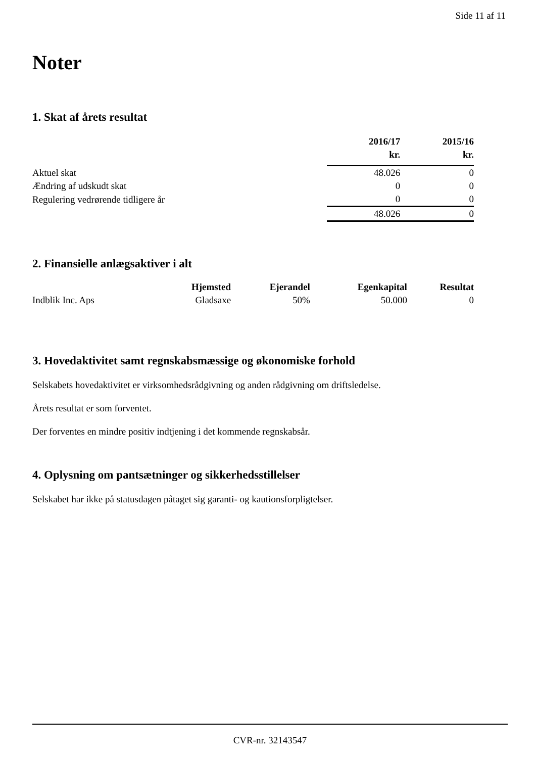Side 11 af 11
Noter
1. Skat af årets resultat
| | 2016/17 | 2015/16 |
| --- | --- | --- |
| | kr. | kr. |
| Aktuel skat | 48.026 | 0 |
| Ændring af udskudt skat | 0 | 0 |
| Regulering vedrørende tidligere år | 0 | 0 |
| | 48.026 | 0 |
2. Finansielle anlægsaktiver i alt
| | Hjemsted | Ejerandel | Egenkapital | Resultat |
| --- | --- | --- | --- | --- |
| Indblik Inc. Aps | Gladsaxe | 50% | 50.000 | 0 |
3. Hovedaktivitet samt regnskabsmæssige og økonomiske forhold
Selskabets hovedaktivitet er virksomhedsrådgivning og anden rådgivning om driftsledelse.
Årets resultat er som forventet.
Der forventes en mindre positiv indtjening i det kommende regnskabsår.
4. Oplysning om pantsætninger og sikkerhedsstillelser
Selskabet har ikke på statusdagen påtaget sig garanti- og kautionsforpligtelser.
CVR-nr. 32143547